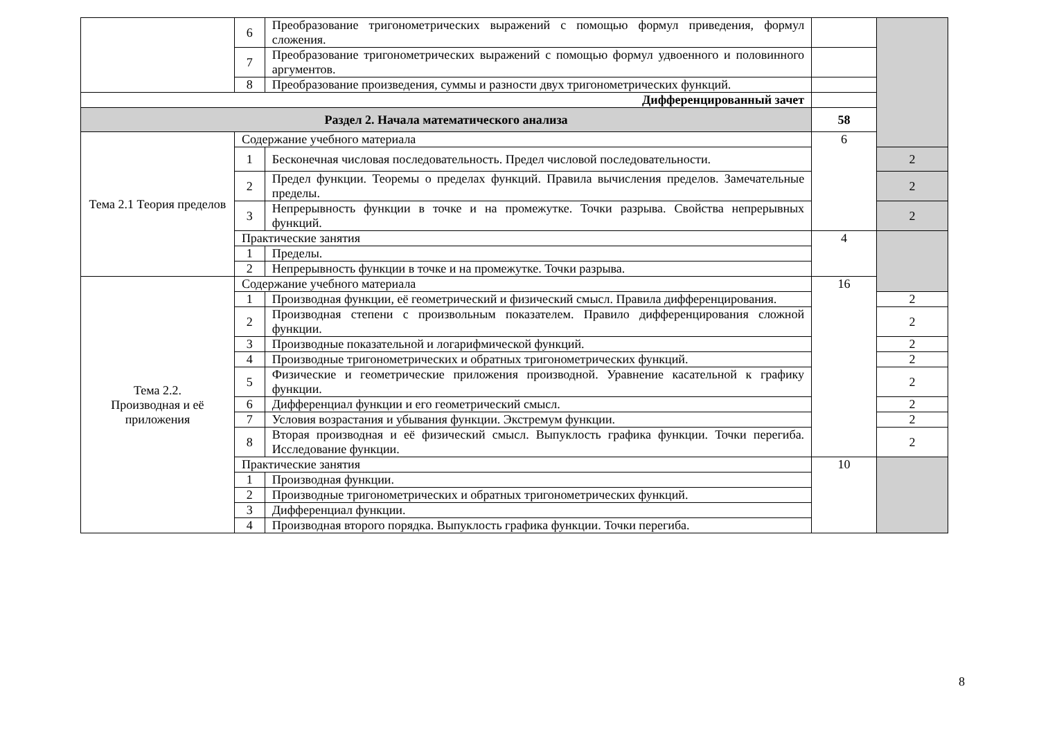| | 6 | Преобразование тригонометрических выражений с помощью формул приведения, формул сложения. | | |
| | 7 | Преобразование тригонометрических выражений с помощью формул удвоенного и половинного аргументов. | | |
| | 8 | Преобразование произведения, суммы и разности двух тригонометрических функций. | | |
| Дифференцированный зачет | | | | |
| Раздел 2. Начала математического анализа | | | 58 | |
| Тема 2.1 Теория пределов | Содержание учебного материала | | 6 | |
| | 1 | Бесконечная числовая последовательность. Предел числовой последовательности. | | 2 |
| | 2 | Предел функции. Теоремы о пределах функций. Правила вычисления пределов. Замечательные пределы. | | 2 |
| | 3 | Непрерывность функции в точке и на промежутке. Точки разрыва. Свойства непрерывных функций. | | 2 |
| | Практические занятия | | 4 | |
| | 1 | Пределы. | | |
| | 2 | Непрерывность функции в точке и на промежутке. Точки разрыва. | | |
| Тема 2.2. Производная и её приложения | Содержание учебного материала | | 16 | |
| | 1 | Производная функции, её геометрический и физический смысл. Правила дифференцирования. | | 2 |
| | 2 | Производная степени с произвольным показателем. Правило дифференцирования сложной функции. | | 2 |
| | 3 | Производные показательной и логарифмической функций. | | 2 |
| | 4 | Производные тригонометрических и обратных тригонометрических функций. | | 2 |
| | 5 | Физические и геометрические приложения производной. Уравнение касательной к графику функции. | | 2 |
| | 6 | Дифференциал функции и его геометрический смысл. | | 2 |
| | 7 | Условия возрастания и убывания функции. Экстремум функции. | | 2 |
| | 8 | Вторая производная и её физический смысл. Выпуклость графика функции. Точки перегиба. Исследование функции. | | 2 |
| | Практические занятия | | 10 | |
| | 1 | Производная функции. | | |
| | 2 | Производные тригонометрических и обратных тригонометрических функций. | | |
| | 3 | Дифференциал функции. | | |
| | 4 | Производная второго порядка. Выпуклость графика функции. Точки перегиба. | | |
8